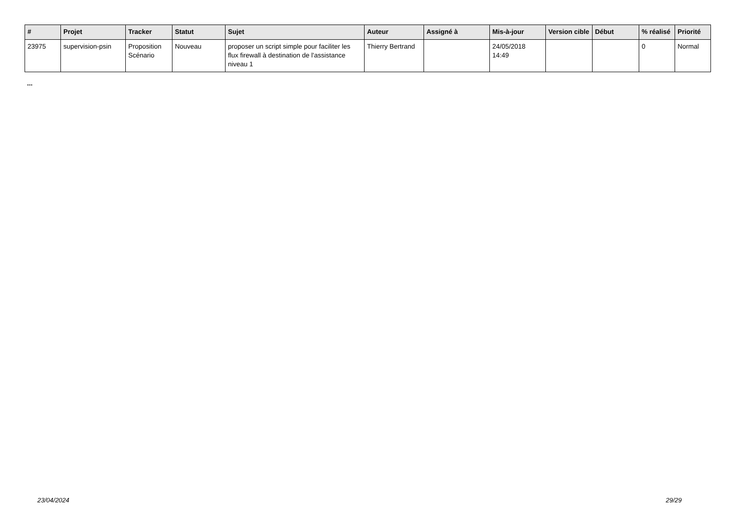| # | Projet | Tracker | Statut | Sujet | Auteur | Assigné à | Mis-à-jour | Version cible | Début | % réalisé | Priorité |
| --- | --- | --- | --- | --- | --- | --- | --- | --- | --- | --- | --- |
| 23975 | supervision-psin | Proposition Scénario | Nouveau | proposer un script simple pour faciliter les flux firewall à destination de l'assistance niveau 1 | Thierry Bertrand | | 24/05/2018 14:49 | | | 0 | Normal |
...
23/04/2024 29/29